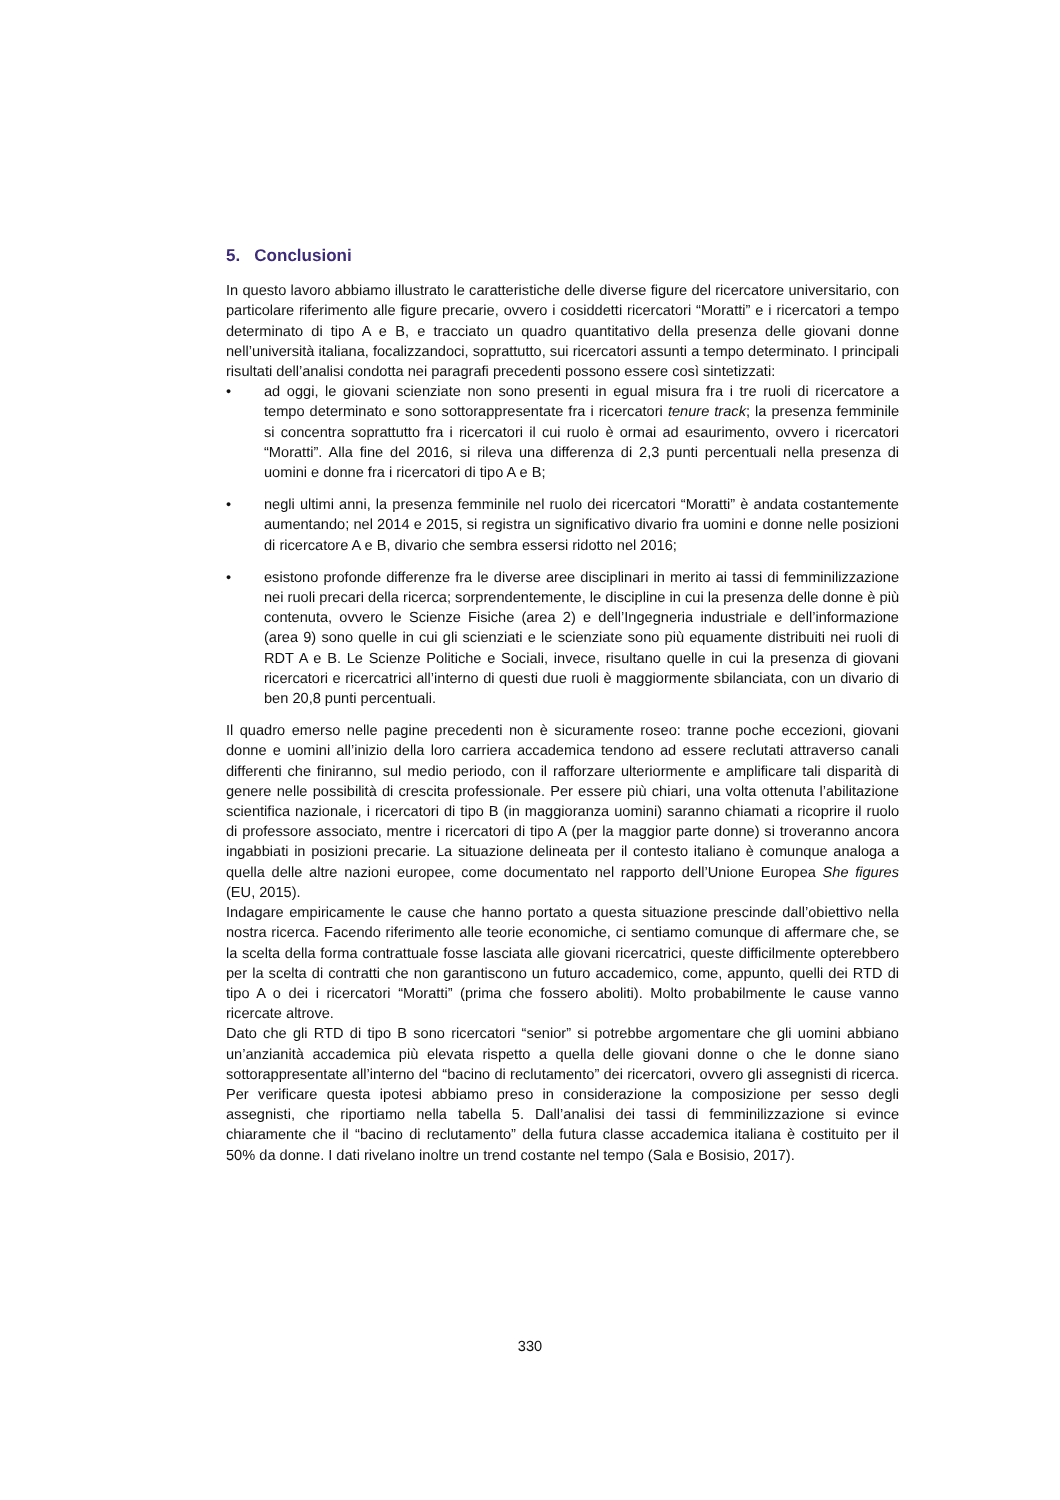5. Conclusioni
In questo lavoro abbiamo illustrato le caratteristiche delle diverse figure del ricercatore universitario, con particolare riferimento alle figure precarie, ovvero i cosiddetti ricercatori “Moratti” e i ricercatori a tempo determinato di tipo A e B, e tracciato un quadro quantitativo della presenza delle giovani donne nell’università italiana, focalizzandoci, soprattutto, sui ricercatori assunti a tempo determinato. I principali risultati dell’analisi condotta nei paragrafi precedenti possono essere così sintetizzati:
• ad oggi, le giovani scienziate non sono presenti in egual misura fra i tre ruoli di ricercatore a tempo determinato e sono sottorappresentate fra i ricercatori tenure track; la presenza femminile si concentra soprattutto fra i ricercatori il cui ruolo è ormai ad esaurimento, ovvero i ricercatori “Moratti”. Alla fine del 2016, si rileva una differenza di 2,3 punti percentuali nella presenza di uomini e donne fra i ricercatori di tipo A e B;
• negli ultimi anni, la presenza femminile nel ruolo dei ricercatori “Moratti” è andata costantemente aumentando; nel 2014 e 2015, si registra un significativo divario fra uomini e donne nelle posizioni di ricercatore A e B, divario che sembra essersi ridotto nel 2016;
• esistono profonde differenze fra le diverse aree disciplinari in merito ai tassi di femminilizzazione nei ruoli precari della ricerca; sorprendentemente, le discipline in cui la presenza delle donne è più contenuta, ovvero le Scienze Fisiche (area 2) e dell’Ingegneria industriale e dell’informazione (area 9) sono quelle in cui gli scienziati e le scienziate sono più equamente distribuiti nei ruoli di RDT A e B. Le Scienze Politiche e Sociali, invece, risultano quelle in cui la presenza di giovani ricercatori e ricercatrici all’interno di questi due ruoli è maggiormente sbilanciata, con un divario di ben 20,8 punti percentuali.
Il quadro emerso nelle pagine precedenti non è sicuramente roseo: tranne poche eccezioni, giovani donne e uomini all’inizio della loro carriera accademica tendono ad essere reclutati attraverso canali differenti che finiranno, sul medio periodo, con il rafforzare ulteriormente e amplificare tali disparità di genere nelle possibilità di crescita professionale. Per essere più chiari, una volta ottenuta l’abilitazione scientifica nazionale, i ricercatori di tipo B (in maggioranza uomini) saranno chiamati a ricoprire il ruolo di professore associato, mentre i ricercatori di tipo A (per la maggior parte donne) si troveranno ancora ingabbiati in posizioni precarie. La situazione delineata per il contesto italiano è comunque analoga a quella delle altre nazioni europee, come documentato nel rapporto dell’Unione Europea She figures (EU, 2015).
Indagare empiricamente le cause che hanno portato a questa situazione prescinde dall’obiettivo nella nostra ricerca. Facendo riferimento alle teorie economiche, ci sentiamo comunque di affermare che, se la scelta della forma contrattuale fosse lasciata alle giovani ricercatrici, queste difficilmente opterebbero per la scelta di contratti che non garantiscono un futuro accademico, come, appunto, quelli dei RTD di tipo A o dei i ricercatori “Moratti” (prima che fossero aboliti). Molto probabilmente le cause vanno ricercate altrove.
Dato che gli RTD di tipo B sono ricercatori “senior” si potrebbe argomentare che gli uomini abbiano un’anzianità accademica più elevata rispetto a quella delle giovani donne o che le donne siano sottorappresentate all’interno del “bacino di reclutamento” dei ricercatori, ovvero gli assegnisti di ricerca. Per verificare questa ipotesi abbiamo preso in considerazione la composizione per sesso degli assegnisti, che riportiamo nella tabella 5. Dall’analisi dei tassi di femminilizzazione si evince chiaramente che il “bacino di reclutamento” della futura classe accademica italiana è costituito per il 50% da donne. I dati rivelano inoltre un trend costante nel tempo (Sala e Bosisio, 2017).
330